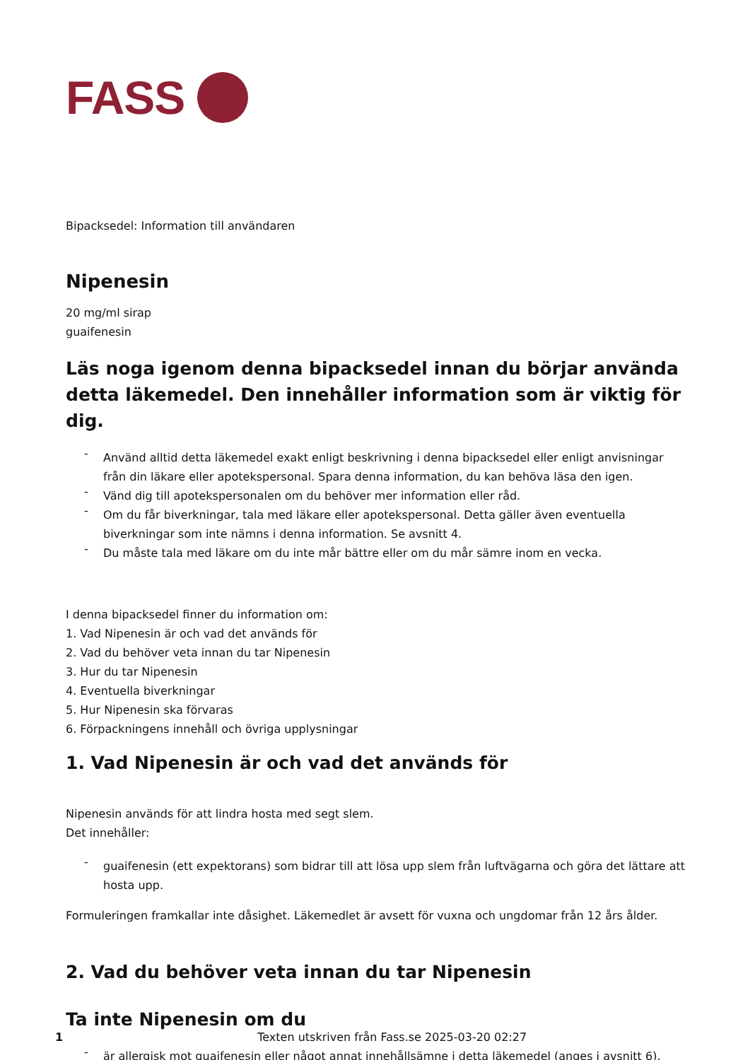FASS
Bipacksedel: Information till användaren
Nipenesin
20 mg/ml sirap
guaifenesin
Läs noga igenom denna bipacksedel innan du börjar använda detta läkemedel. Den innehåller information som är viktig för dig.
- Använd alltid detta läkemedel exakt enligt beskrivning i denna bipacksedel eller enligt anvisningar från din läkare eller apotekspersonal. Spara denna information, du kan behöva läsa den igen.
- Vänd dig till apotekspersonalen om du behöver mer information eller råd.
- Om du får biverkningar, tala med läkare eller apotekspersonal. Detta gäller även eventuella biverkningar som inte nämns i denna information. Se avsnitt 4.
- Du måste tala med läkare om du inte mår bättre eller om du mår sämre inom en vecka.
I denna bipacksedel finner du information om:
1. Vad Nipenesin är och vad det används för
2. Vad du behöver veta innan du tar Nipenesin
3. Hur du tar Nipenesin
4. Eventuella biverkningar
5. Hur Nipenesin ska förvaras
6. Förpackningens innehåll och övriga upplysningar
1. Vad Nipenesin är och vad det används för
Nipenesin används för att lindra hosta med segt slem.
Det innehåller:
- guaifenesin (ett expektorans) som bidrar till att lösa upp slem från luftvägarna och göra det lättare att hosta upp.
Formuleringen framkallar inte dåsighet. Läkemedlet är avsett för vuxna och ungdomar från 12 års ålder.
2. Vad du behöver veta innan du tar Nipenesin
Ta inte Nipenesin om du
- är allergisk mot guaifenesin eller något annat innehållsämne i detta läkemedel (anges i avsnitt 6).
1 Texten utskriven från Fass.se 2025-03-20 02:27